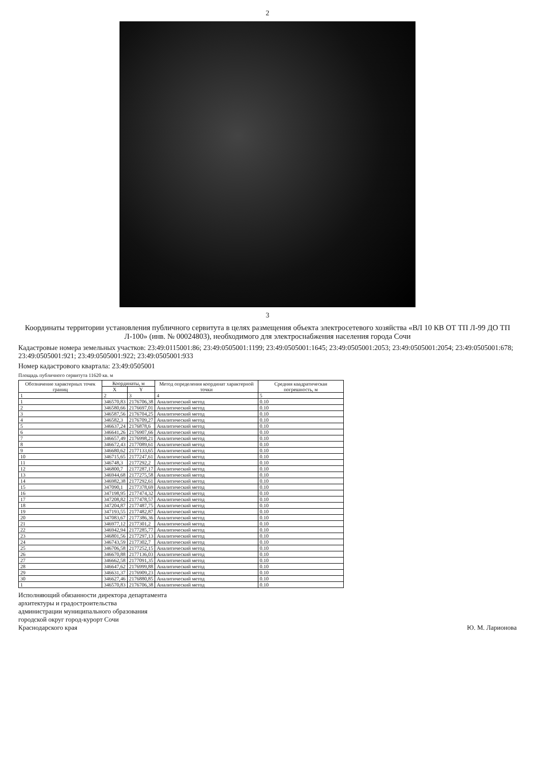2
3
Координаты территории установления публичного сервитута в целях размещения объекта электросетевого хозяйства «ВЛ 10 КВ ОТ ТП Л-99 ДО ТП Л-100» (инв. № 00024803), необходимого для электроснабжения населения города Сочи
Кадастровые номера земельных участков: 23:49:0115001:86; 23:49:0505001:1199; 23:49:0505001:1645; 23:49:0505001:2053; 23:49:0505001:2054; 23:49:0505001:678; 23:49:0505001:921; 23:49:0505001:922; 23:49:0505001:933
Номер кадастрового квартала: 23:49:0505001
Площадь публичного сервитута 11620 кв. м
| Обозначение характерных точек границ | Координаты, м | | Метод определения координат характерной точки | Средняя квадратическая погрешность, м |
| --- | --- | --- | --- | --- |
| | X | Y | | |
| 1 | 2 | 3 | 4 | 5 |
| 1 | 346570,83 | 2176706,38 | Аналитический метод | 0.10 |
| 2 | 346580,66 | 2176697,01 | Аналитический метод | 0.10 |
| 3 | 346587,56 | 2176704,25 | Аналитический метод | 0.10 |
| 4 | 346582,3 | 2176709,27 | Аналитический метод | 0.10 |
| 5 | 346637,24 | 2176878,6 | Аналитический метод | 0.10 |
| 6 | 346641,26 | 2176907,66 | Аналитический метод | 0.10 |
| 7 | 346657,49 | 2176998,21 | Аналитический метод | 0.10 |
| 8 | 346672,43 | 2177089,61 | Аналитический метод | 0.10 |
| 9 | 346680,62 | 2177133,65 | Аналитический метод | 0.10 |
| 10 | 346715,65 | 2177247,61 | Аналитический метод | 0.10 |
| 11 | 346748,3 | 2177292,2 | Аналитический метод | 0.10 |
| 12 | 346800,7 | 2177287,17 | Аналитический метод | 0.10 |
| 13 | 346944,68 | 2177275,58 | Аналитический метод | 0.10 |
| 14 | 346982,38 | 2177292,61 | Аналитический метод | 0.10 |
| 15 | 347090,1 | 2177378,69 | Аналитический метод | 0.10 |
| 16 | 347198,95 | 2177474,32 | Аналитический метод | 0.10 |
| 17 | 347208,82 | 2177478,57 | Аналитический метод | 0.10 |
| 18 | 347204,87 | 2177487,75 | Аналитический метод | 0.10 |
| 19 | 347193,55 | 2177482,87 | Аналитический метод | 0.10 |
| 20 | 347083,67 | 2177386,36 | Аналитический метод | 0.10 |
| 21 | 346977,12 | 2177301,2 | Аналитический метод | 0.10 |
| 22 | 346942,94 | 2177285,77 | Аналитический метод | 0.10 |
| 23 | 346801,56 | 2177297,13 | Аналитический метод | 0.10 |
| 24 | 346743,59 | 2177302,7 | Аналитический метод | 0.10 |
| 25 | 346706,58 | 2177252,15 | Аналитический метод | 0.10 |
| 26 | 346670,88 | 2177136,03 | Аналитический метод | 0.10 |
| 27 | 346662,58 | 2177091,35 | Аналитический метод | 0.10 |
| 28 | 346647,62 | 2176999,88 | Аналитический метод | 0.10 |
| 29 | 346631,37 | 2176909,23 | Аналитический метод | 0.10 |
| 30 | 346627,46 | 2176880,85 | Аналитический метод | 0.10 |
| 1 | 346570,83 | 2176706,38 | Аналитический метод | 0.10 |
Исполняющий обязанности директора департамента
архитектуры и градостроительства
администрации муниципального образования
городской округ город-курорт Сочи
Краснодарского края
Ю. М. Ларионова